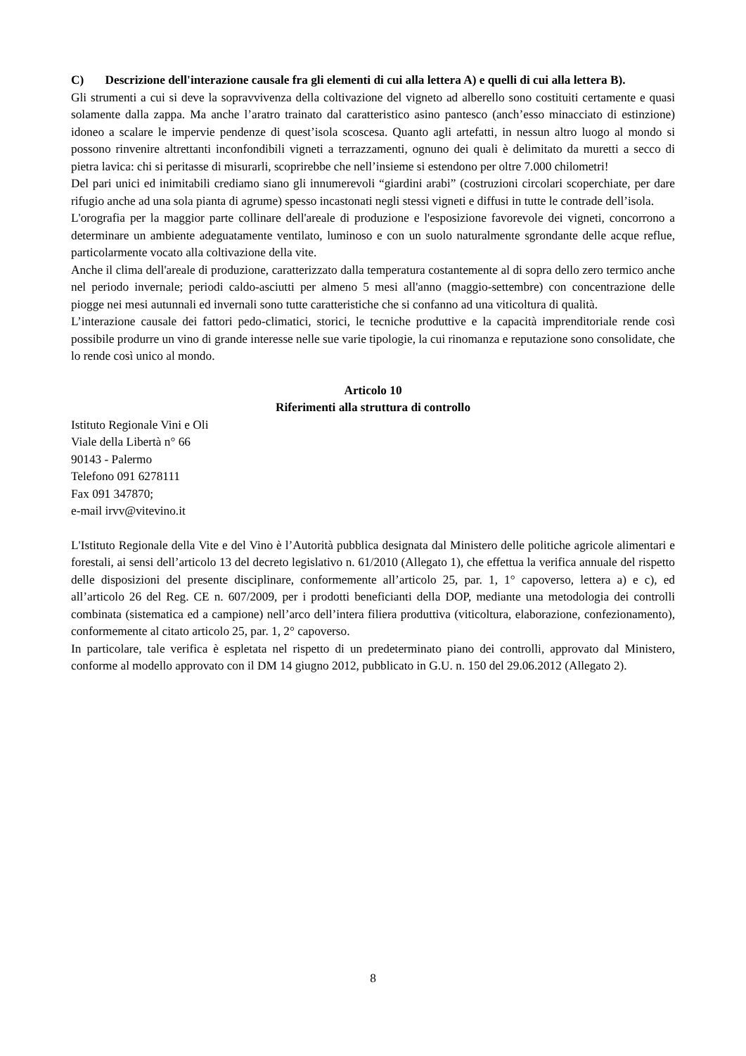C) Descrizione dell'interazione causale fra gli elementi di cui alla lettera A) e quelli di cui alla lettera B).
Gli strumenti a cui si deve la sopravvivenza della coltivazione del vigneto ad alberello sono costituiti certamente e quasi solamente dalla zappa. Ma anche l’aratro trainato dal caratteristico asino pantesco (anch’esso minacciato di estinzione) idoneo a scalare le impervie pendenze di quest’isola scoscesa. Quanto agli artefatti, in nessun altro luogo al mondo si possono rinvenire altrettanti inconfondibili vigneti a terrazzamenti, ognuno dei quali è delimitato da muretti a secco di pietra lavica: chi si peritasse di misurarli, scoprirebbe che nell’insieme si estendono per oltre 7.000 chilometri!
Del pari unici ed inimitabili crediamo siano gli innumerevoli “giardini arabi” (costruzioni circolari scoperchiate, per dare rifugio anche ad una sola pianta di agrume) spesso incastonati negli stessi vigneti e diffusi in tutte le contrade dell’isola.
L'orografia per la maggior parte collinare dell'areale di produzione e l'esposizione favorevole dei vigneti, concorrono a determinare un ambiente adeguatamente ventilato, luminoso e con un suolo naturalmente sgrondante delle acque reflue, particolarmente vocato alla coltivazione della vite.
Anche il clima dell'areale di produzione, caratterizzato dalla temperatura costantemente al di sopra dello zero termico anche nel periodo invernale; periodi caldo-asciutti per almeno 5 mesi all'anno (maggio-settembre) con concentrazione delle piogge nei mesi autunnali ed invernali sono tutte caratteristiche che si confanno ad una viticoltura di qualità.
L’interazione causale dei fattori pedo-climatici, storici, le tecniche produttive e la capacità imprenditoriale rende così possibile produrre un vino di grande interesse nelle sue varie tipologie, la cui rinomanza e reputazione sono consolidate, che lo rende così unico al mondo.
Articolo 10
Riferimenti alla struttura di controllo
Istituto Regionale Vini e Oli
Viale della Libertà n° 66
90143 - Palermo
Telefono 091 6278111
Fax 091 347870;
e-mail irvv@vitevino.it
L'Istituto Regionale della Vite e del Vino è l’Autorità pubblica designata dal Ministero delle politiche agricole alimentari e forestali, ai sensi dell’articolo 13 del decreto legislativo n. 61/2010 (Allegato 1), che effettua la verifica annuale del rispetto delle disposizioni del presente disciplinare, conformemente all’articolo 25, par. 1, 1° capoverso, lettera a) e c), ed all’articolo 26 del Reg. CE n. 607/2009, per i prodotti beneficianti della DOP, mediante una metodologia dei controlli combinata (sistematica ed a campione) nell’arco dell’intera filiera produttiva (viticoltura, elaborazione, confezionamento), conformemente al citato articolo 25, par. 1, 2° capoverso.
In particolare, tale verifica è espletata nel rispetto di un predeterminato piano dei controlli, approvato dal Ministero, conforme al modello approvato con il DM 14 giugno 2012, pubblicato in G.U. n. 150 del 29.06.2012 (Allegato 2).
8